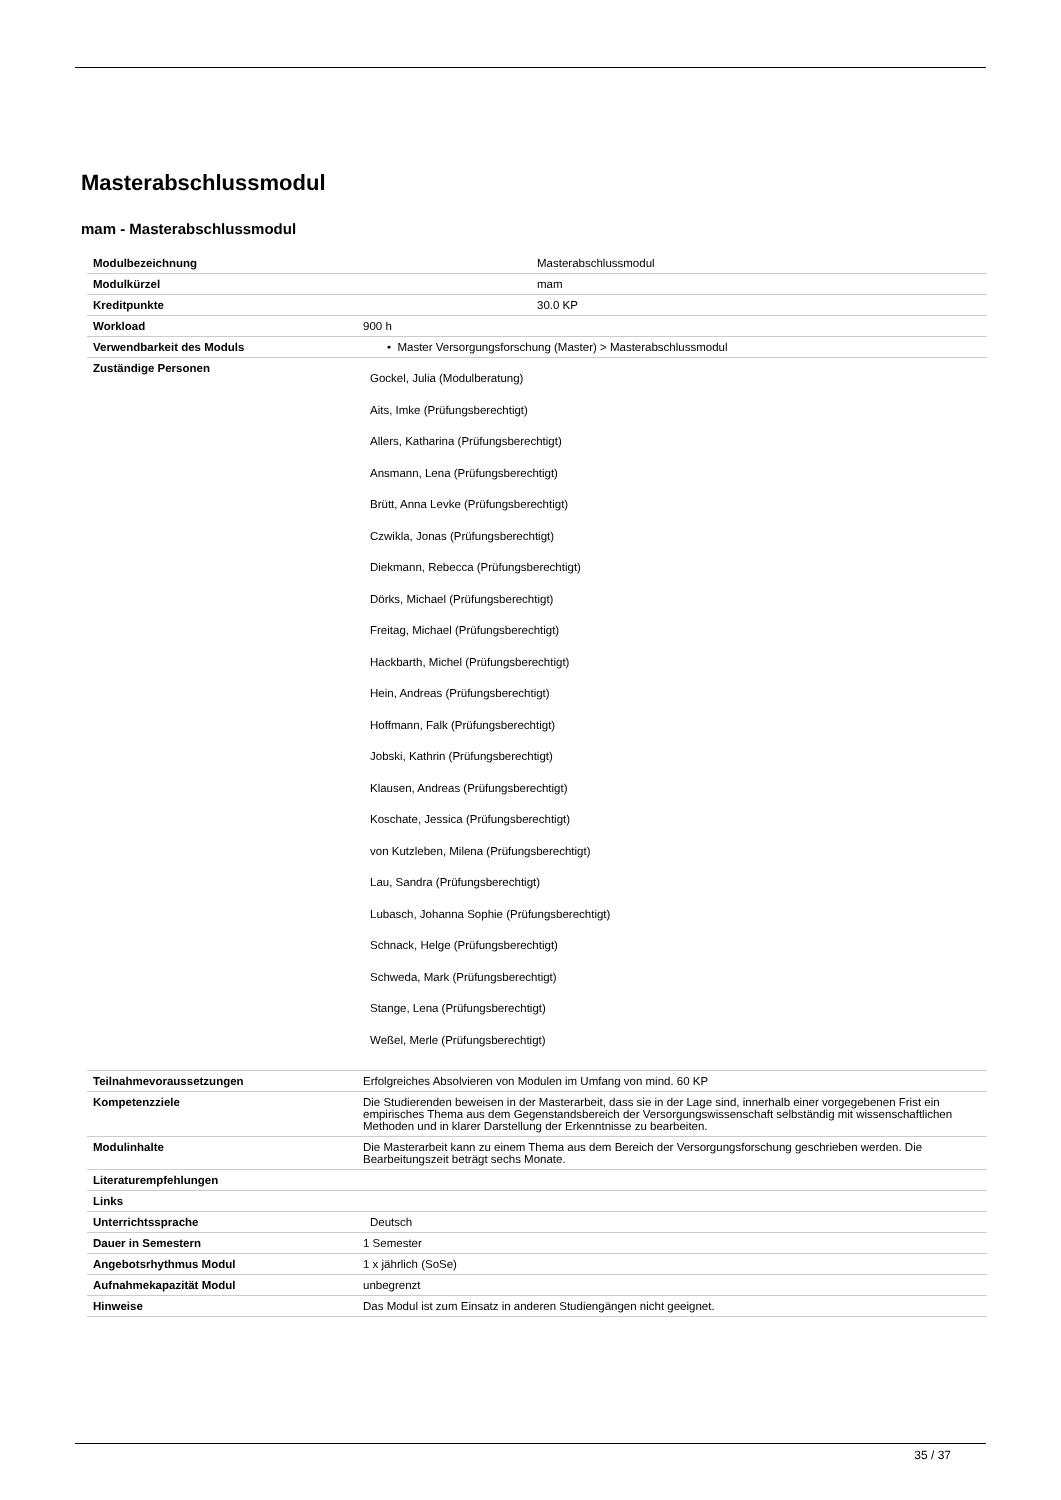Masterabschlussmodul
mam - Masterabschlussmodul
| Modulbezeichnung | Masterabschlussmodul |
| Modulkürzel | mam |
| Kreditpunkte | 30.0 KP |
| Workload | 900 h |
| Verwendbarkeit des Moduls | • Master Versorgungsforschung (Master) > Masterabschlussmodul |
| Zuständige Personen | Gockel, Julia (Modulberatung) Aits, Imke (Prüfungsberechtigt) Allers, Katharina (Prüfungsberechtigt) Ansmann, Lena (Prüfungsberechtigt) Brütt, Anna Levke (Prüfungsberechtigt) Czwikla, Jonas (Prüfungsberechtigt) Diekmann, Rebecca (Prüfungsberechtigt) Dörks, Michael (Prüfungsberechtigt) Freitag, Michael (Prüfungsberechtigt) Hackbarth, Michel (Prüfungsberechtigt) Hein, Andreas (Prüfungsberechtigt) Hoffmann, Falk (Prüfungsberechtigt) Jobski, Kathrin (Prüfungsberechtigt) Klausen, Andreas (Prüfungsberechtigt) Koschate, Jessica (Prüfungsberechtigt) von Kutzleben, Milena (Prüfungsberechtigt) Lau, Sandra (Prüfungsberechtigt) Lubasch, Johanna Sophie (Prüfungsberechtigt) Schnack, Helge (Prüfungsberechtigt) Schweda, Mark (Prüfungsberechtigt) Stange, Lena (Prüfungsberechtigt) Weßel, Merle (Prüfungsberechtigt) |
| Teilnahmevoraussetzungen | Erfolgreiches Absolvieren von Modulen im Umfang von mind. 60 KP |
| Kompetenzziele | Die Studierenden beweisen in der Masterarbeit, dass sie in der Lage sind, innerhalb einer vorgegebenen Frist ein empirisches Thema aus dem Gegenstandsbereich der Versorgungswissenschaft selbständig mit wissenschaftlichen Methoden und in klarer Darstellung der Erkenntnisse zu bearbeiten. |
| Modulinhalte | Die Masterarbeit kann zu einem Thema aus dem Bereich der Versorgungsforschung geschrieben werden. Die Bearbeitungszeit beträgt sechs Monate. |
| Literaturempfehlungen | |
| Links | |
| Unterrichtssprache | Deutsch |
| Dauer in Semestern | 1 Semester |
| Angebotsrhythmus Modul | 1 x jährlich (SoSe) |
| Aufnahmekapazität Modul | unbegrenzt |
| Hinweise | Das Modul ist zum Einsatz in anderen Studiengängen nicht geeignet. |
35 / 37